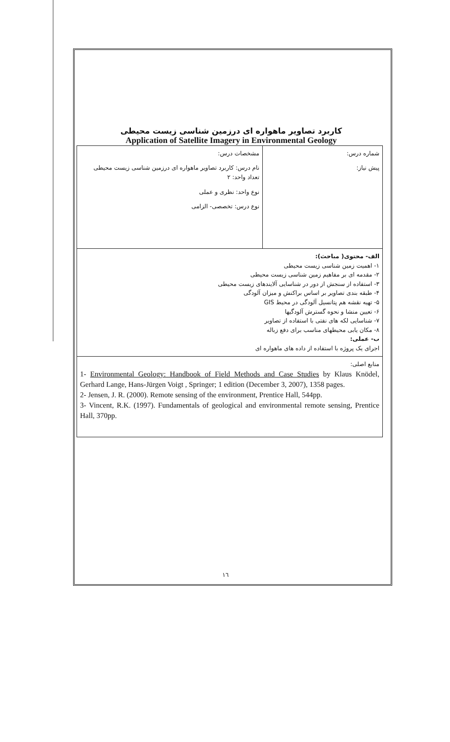کاربرد تصاویر ماهواره ای درزمین شناسی زیست محیطی
Application of Satellite Imagery in Environmental Geology
| مشخصات درس: نام درس: کاربرد تصاویر ماهواره ای درزمین شناسی زیست محیطی تعداد واحد: ۲ نوع واحد: نظری و عملی نوع درس: تخصصی- الزامی | شماره درس: پیش نیاز: |
| الف- محتوی( مباحث): ۱- اهمیت زمین شناسی زیست محیطی ۲- مقدمه ای بر مفاهیم زمین شناسی زیست محیطی ۳- استفاده از سنجش از دور در شناسایی آلایندهای زیست محیطی ۴- طبقه بندی تصاویر بر اساس براکنش و میزان آلودگی ۵- تهیه نقشه هم پتانسیل آلودگی در محیط GIS ۶- تعیین منشا و نحوه گسترش آلودگیها ۷- شناسایی لکه های نفتی با استفاده از تصاویر ۸- مکان یابی محیطهای مناسب برای دفع زباله ب- عملی: اجرای یک پروژه با استفاده از داده های ماهواره ای | |
| منابع اصلی: 1- Environmental Geology: Handbook of Field Methods and Case Studies by Klaus Knödel, Gerhard Lange, Hans-Jürgen Voigt , Springer; 1 edition (December 3, 2007), 1358 pages. 2- Jensen, J. R. (2000). Remote sensing of the environment, Prentice Hall, 544pp. 3- Vincent, R.K. (1997). Fundamentals of geological and environmental remote sensing, Prentice Hall, 370pp. | |
۱٦